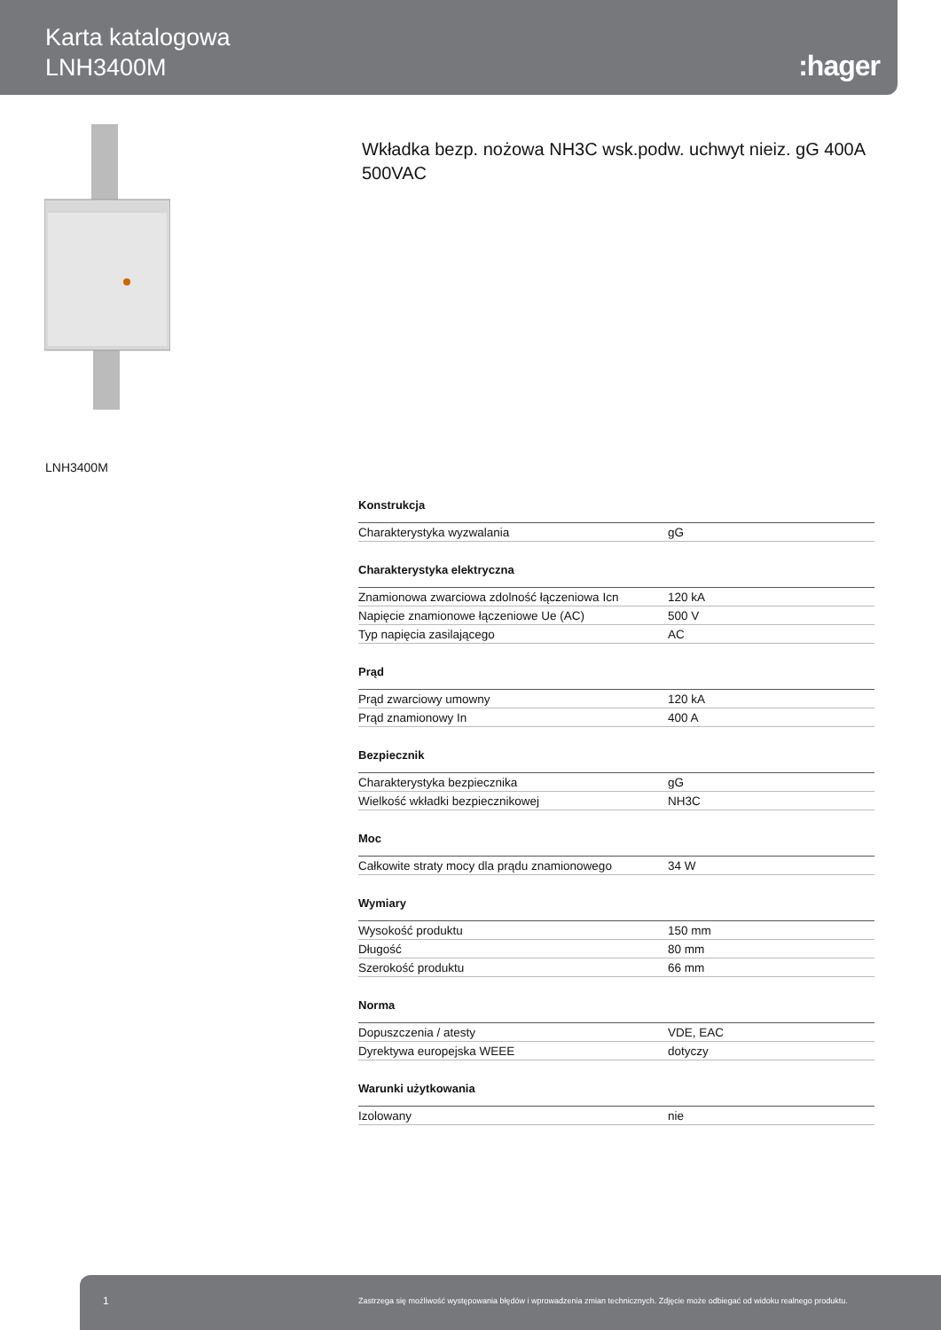Karta katalogowa
LNH3400M
:hager
Wkładka bezp. nożowa NH3C wsk.podw. uchwyt nieiz. gG 400A 500VAC
LNH3400M
Konstrukcja
| Charakterystyka wyzwalania | gG |
Charakterystyka elektryczna
| Znamionowa zwarciowa zdolność łączeniowa Icn | 120 kA |
| Napięcie znamionowe łączeniowe Ue (AC) | 500 V |
| Typ napięcia zasilającego | AC |
Prąd
| Prąd zwarciowy umowny | 120 kA |
| Prąd znamionowy In | 400 A |
Bezpiecznik
| Charakterystyka bezpiecznika | gG |
| Wielkość wkładki bezpiecznikowej | NH3C |
Moc
| Całkowite straty mocy dla prądu znamionowego | 34 W |
Wymiary
| Wysokość produktu | 150 mm |
| Długość | 80 mm |
| Szerokość produktu | 66 mm |
Norma
| Dopuszczenia / atesty | VDE, EAC |
| Dyrektywa europejska WEEE | dotyczy |
Warunki użytkowania
| Izolowany | nie |
1 Zastrzega się możliwość występowania błędów i wprowadzenia zmian technicznych. Zdjęcie może odbiegać od widoku realnego produktu.